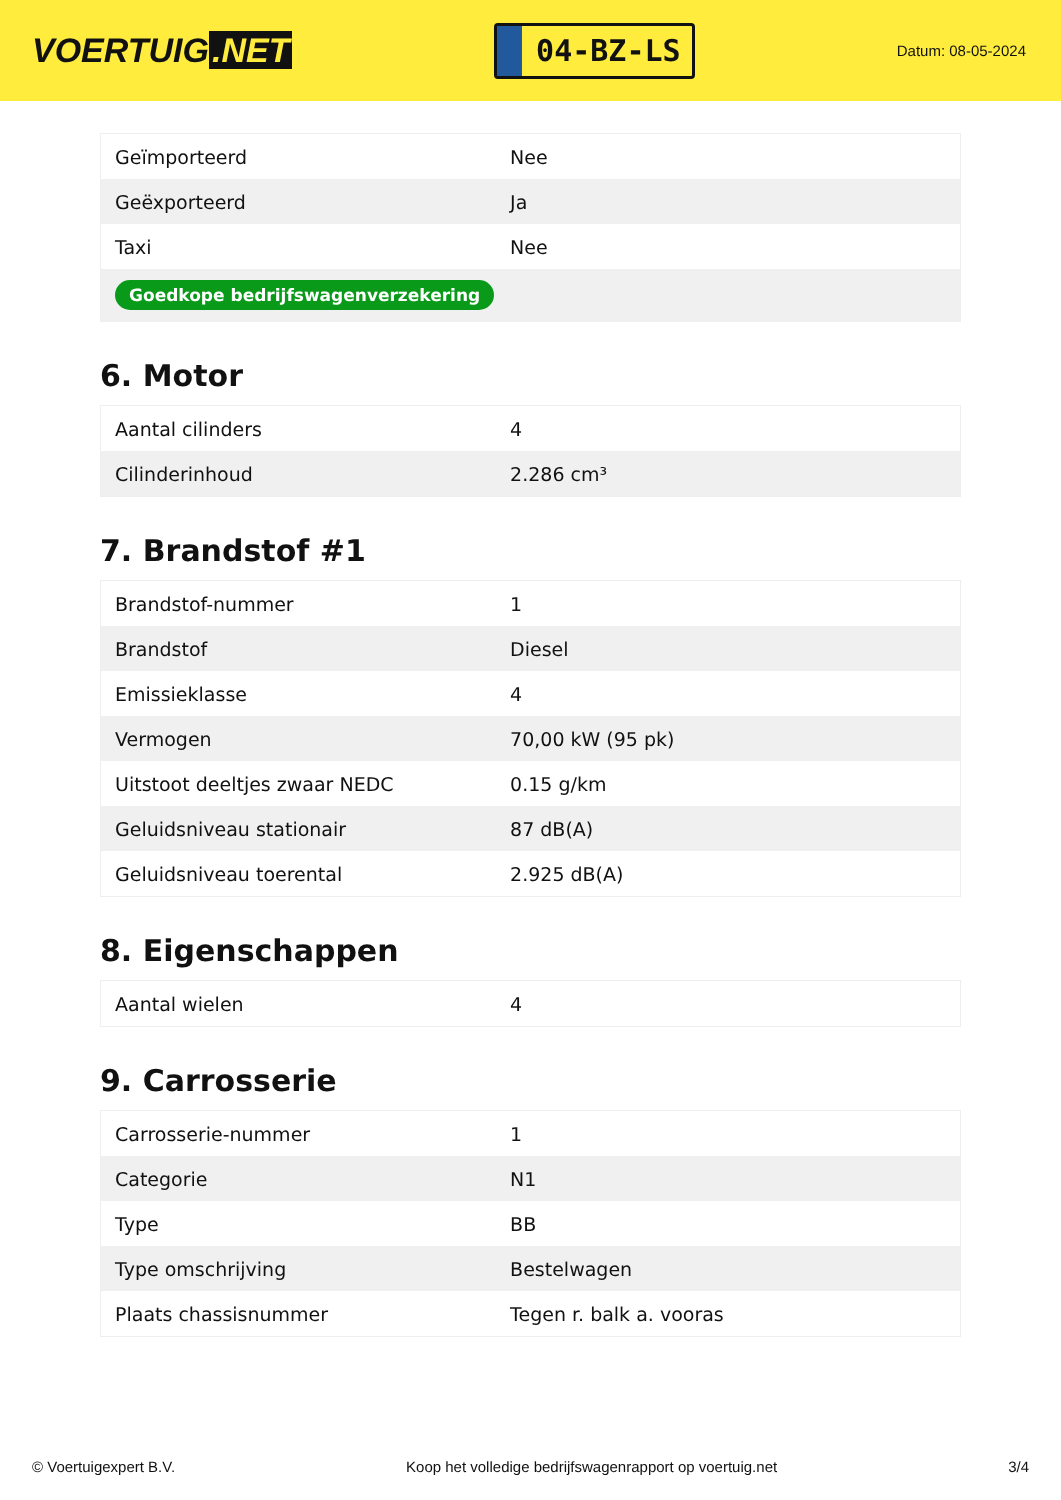VOERTUIG.NET
04-BZ-LS
Datum: 08-05-2024
| Geïmporteerd | Nee |
| Geëxporteerd | Ja |
| Taxi | Nee |
| Goedkope bedrijfswagenverzekering | |
6. Motor
| Aantal cilinders | 4 |
| Cilinderinhoud | 2.286 cm³ |
7. Brandstof #1
| Brandstof-nummer | 1 |
| Brandstof | Diesel |
| Emissieklasse | 4 |
| Vermogen | 70,00 kW (95 pk) |
| Uitstoot deeltjes zwaar NEDC | 0.15 g/km |
| Geluidsniveau stationair | 87 dB(A) |
| Geluidsniveau toerental | 2.925 dB(A) |
8. Eigenschappen
| Aantal wielen | 4 |
9. Carrosserie
| Carrosserie-nummer | 1 |
| Categorie | N1 |
| Type | BB |
| Type omschrijving | Bestelwagen |
| Plaats chassisnummer | Tegen r. balk a. vooras |
© Voertuigexpert B.V. Koop het volledige bedrijfswagenrapport op voertuig.net 3/4